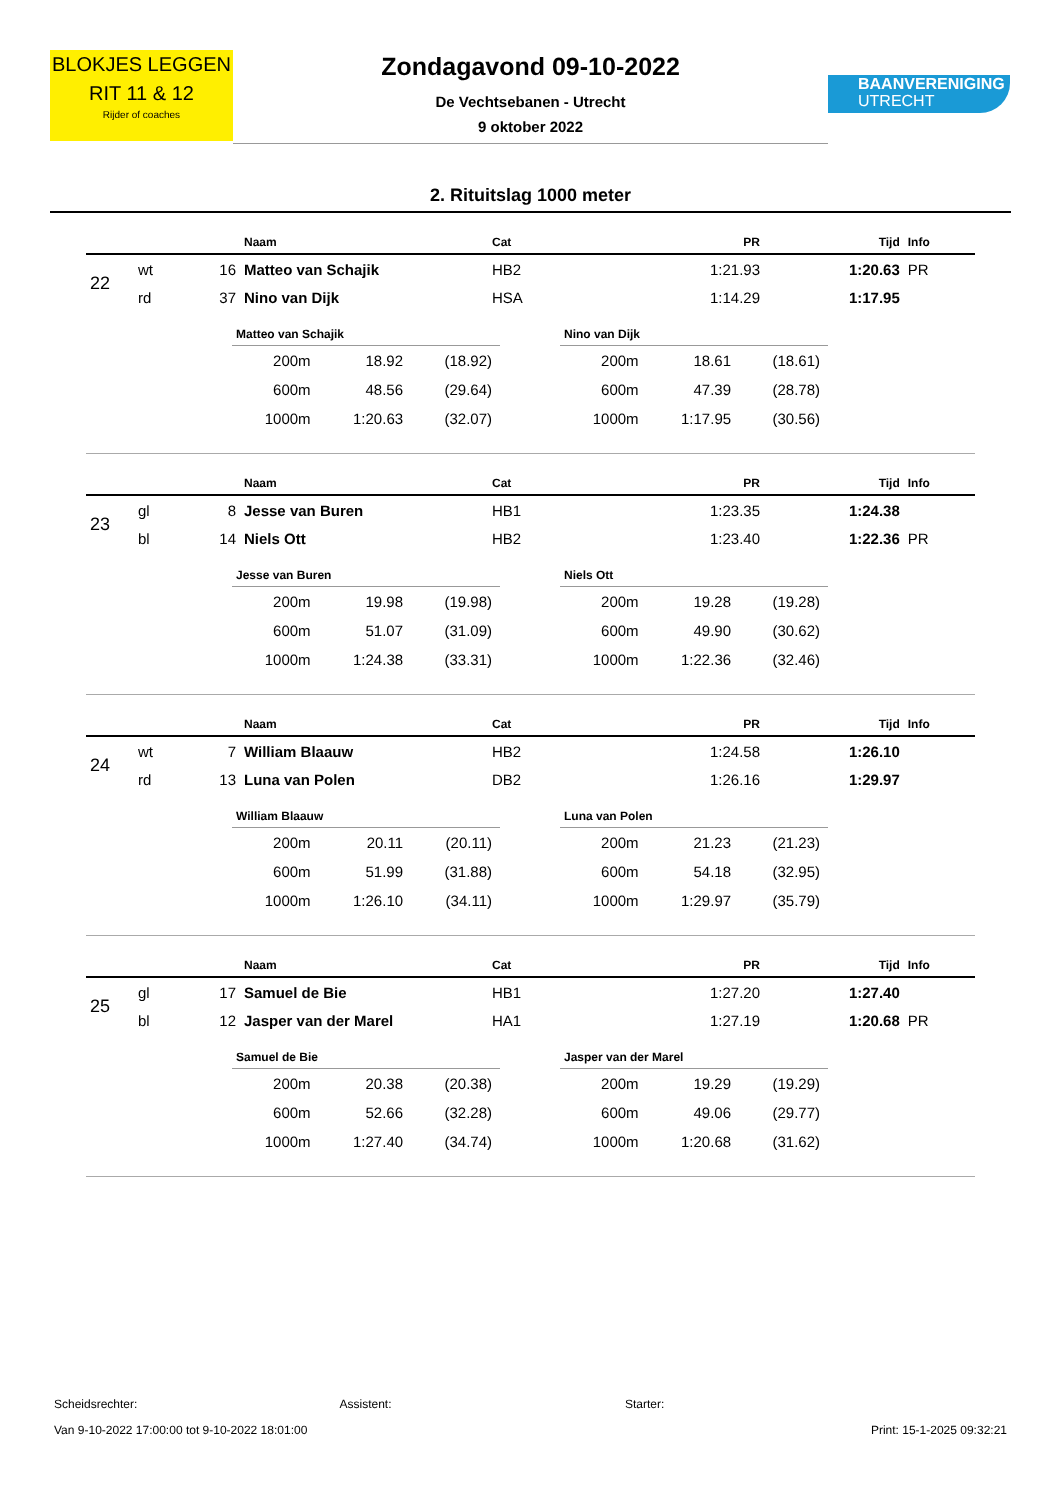BLOKJES LEGGEN
RIT 11 & 12
Rijder of coaches
Zondagavond 09-10-2022
De Vechtsebanen - Utrecht
9 oktober 2022
BAANVERENIGING
UTRECHT
2. Rituitslag 1000 meter
| | | | Naam | Cat | PR | Tijd | Info |
| --- | --- | --- | --- | --- | --- | --- | --- |
| 22 | wt | 16 | Matteo van Schajik | HB2 | 1:21.93 | 1:20.63 | PR |
| | rd | 37 | Nino van Dijk | HSA | 1:14.29 | 1:17.95 | |
| Matteo van Schajik | | |
| --- | --- | --- |
| 200m | 18.92 | (18.92) |
| 600m | 48.56 | (29.64) |
| 1000m | 1:20.63 | (32.07) |
| Nino van Dijk | | |
| --- | --- | --- |
| 200m | 18.61 | (18.61) |
| 600m | 47.39 | (28.78) |
| 1000m | 1:17.95 | (30.56) |
| | | | Naam | Cat | PR | Tijd | Info |
| --- | --- | --- | --- | --- | --- | --- | --- |
| 23 | gl | 8 | Jesse van Buren | HB1 | 1:23.35 | 1:24.38 | |
| | bl | 14 | Niels Ott | HB2 | 1:23.40 | 1:22.36 | PR |
| Jesse van Buren | | |
| --- | --- | --- |
| 200m | 19.98 | (19.98) |
| 600m | 51.07 | (31.09) |
| 1000m | 1:24.38 | (33.31) |
| Niels Ott | | |
| --- | --- | --- |
| 200m | 19.28 | (19.28) |
| 600m | 49.90 | (30.62) |
| 1000m | 1:22.36 | (32.46) |
| | | | Naam | Cat | PR | Tijd | Info |
| --- | --- | --- | --- | --- | --- | --- | --- |
| 24 | wt | 7 | William Blaauw | HB2 | 1:24.58 | 1:26.10 | |
| | rd | 13 | Luna van Polen | DB2 | 1:26.16 | 1:29.97 | |
| William Blaauw | | |
| --- | --- | --- |
| 200m | 20.11 | (20.11) |
| 600m | 51.99 | (31.88) |
| 1000m | 1:26.10 | (34.11) |
| Luna van Polen | | |
| --- | --- | --- |
| 200m | 21.23 | (21.23) |
| 600m | 54.18 | (32.95) |
| 1000m | 1:29.97 | (35.79) |
| | | | Naam | Cat | PR | Tijd | Info |
| --- | --- | --- | --- | --- | --- | --- | --- |
| 25 | gl | 17 | Samuel de Bie | HB1 | 1:27.20 | 1:27.40 | |
| | bl | 12 | Jasper van der Marel | HA1 | 1:27.19 | 1:20.68 | PR |
| Samuel de Bie | | |
| --- | --- | --- |
| 200m | 20.38 | (20.38) |
| 600m | 52.66 | (32.28) |
| 1000m | 1:27.40 | (34.74) |
| Jasper van der Marel | | |
| --- | --- | --- |
| 200m | 19.29 | (19.29) |
| 600m | 49.06 | (29.77) |
| 1000m | 1:20.68 | (31.62) |
Scheidsrechter: Assistent: Starter:
Van 9-10-2022 17:00:00 tot 9-10-2022 18:01:00 Print: 15-1-2025 09:32:21